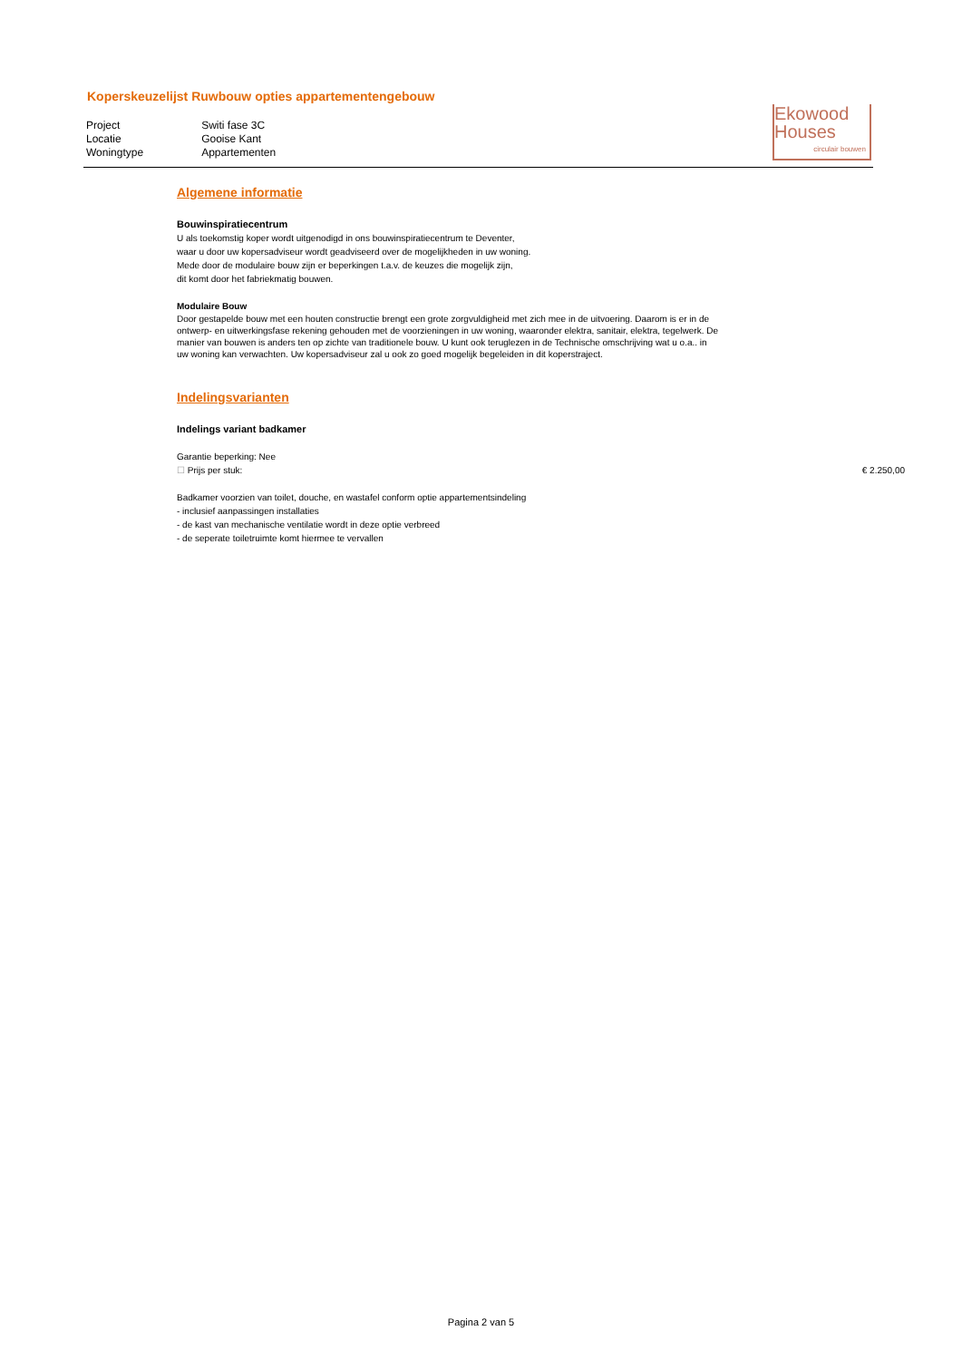Koperskeuzelijst Ruwbouw opties appartementengebouw
| Project | Switi fase 3C |
| Locatie | Gooise Kant |
| Woningtype | Appartementen |
Ekowood
Houses
circulair bouwen
Algemene informatie
Bouwinspiratiecentrum
U als toekomstig koper wordt uitgenodigd in ons bouwinspiratiecentrum te Deventer,
waar u door uw kopersadviseur wordt geadviseerd over de mogelijkheden in uw woning.
Mede door de modulaire bouw zijn er beperkingen t.a.v. de keuzes die mogelijk zijn,
dit komt door het fabriekmatig bouwen.
Modulaire Bouw
Door gestapelde bouw met een houten constructie brengt een grote zorgvuldigheid met zich mee in de uitvoering. Daarom is er in de ontwerp- en uitwerkingsfase rekening gehouden met de voorzieningen in uw woning, waaronder elektra, sanitair, elektra, tegelwerk. De manier van bouwen is anders ten op zichte van traditionele bouw. U kunt ook teruglezen in de Technische omschrijving wat u o.a.. in uw woning kan verwachten. Uw kopersadviseur zal u ook zo goed mogelijk begeleiden in dit koperstraject.
Indelingsvarianten
Indelings variant badkamer
Garantie beperking: Nee
☐ Prijs per stuk: € 2.250,00
Badkamer voorzien van toilet, douche, en wastafel conform optie appartementsindeling
- inclusief aanpassingen installaties
- de kast van mechanische ventilatie wordt in deze optie verbreed
- de seperate toiletruimte komt hiermee te vervallen
Pagina 2 van 5